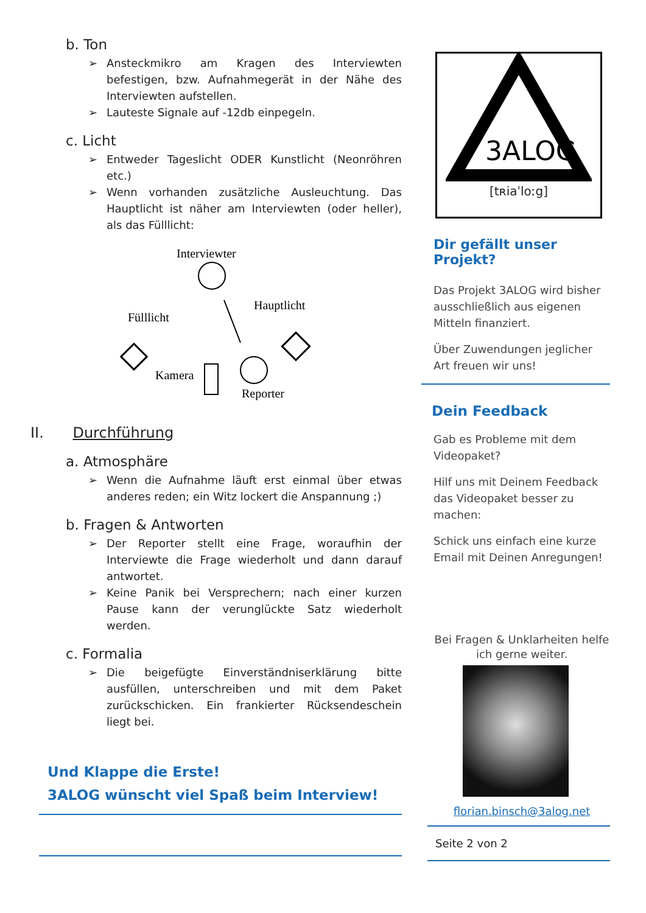b. Ton
➢ Ansteckmikro am Kragen des Interviewten befestigen, bzw. Aufnahmegerät in der Nähe des Interviewten aufstellen.
➢ Lauteste Signale auf -12db einpegeln.
c. Licht
➢ Entweder Tageslicht ODER Kunstlicht (Neonröhren etc.)
➢ Wenn vorhanden zusätzliche Ausleuchtung. Das Hauptlicht ist näher am Interviewten (oder heller), als das Fülllicht:
Interviewter
Hauptlicht
Fülllicht
Kamera
Reporter
II. Durchführung
a. Atmosphäre
➢ Wenn die Aufnahme läuft erst einmal über etwas anderes reden; ein Witz lockert die Anspannung ;)
b. Fragen & Antworten
➢ Der Reporter stellt eine Frage, woraufhin der Interviewte die Frage wiederholt und dann darauf antwortet.
➢ Keine Panik bei Versprechern; nach einer kurzen Pause kann der verunglückte Satz wiederholt werden.
c. Formalia
➢ Die beigefügte Einverständniserklärung bitte ausfüllen, unterschreiben und mit dem Paket zurückschicken. Ein frankierter Rücksendeschein liegt bei.
Und Klappe die Erste!
3ALOG wünscht viel Spaß beim Interview!
3ALOG
[tʀiaˈloːg]
Dir gefällt unser Projekt?
Das Projekt 3ALOG wird bisher ausschließlich aus eigenen Mitteln finanziert.
Über Zuwendungen jeglicher Art freuen wir uns!
Dein Feedback
Gab es Probleme mit dem Videopaket?
Hilf uns mit Deinem Feedback das Videopaket besser zu machen:
Schick uns einfach eine kurze Email mit Deinen Anregungen!
Bei Fragen & Unklarheiten helfe ich gerne weiter.
florian.binsch@3alog.net
Seite 2 von 2